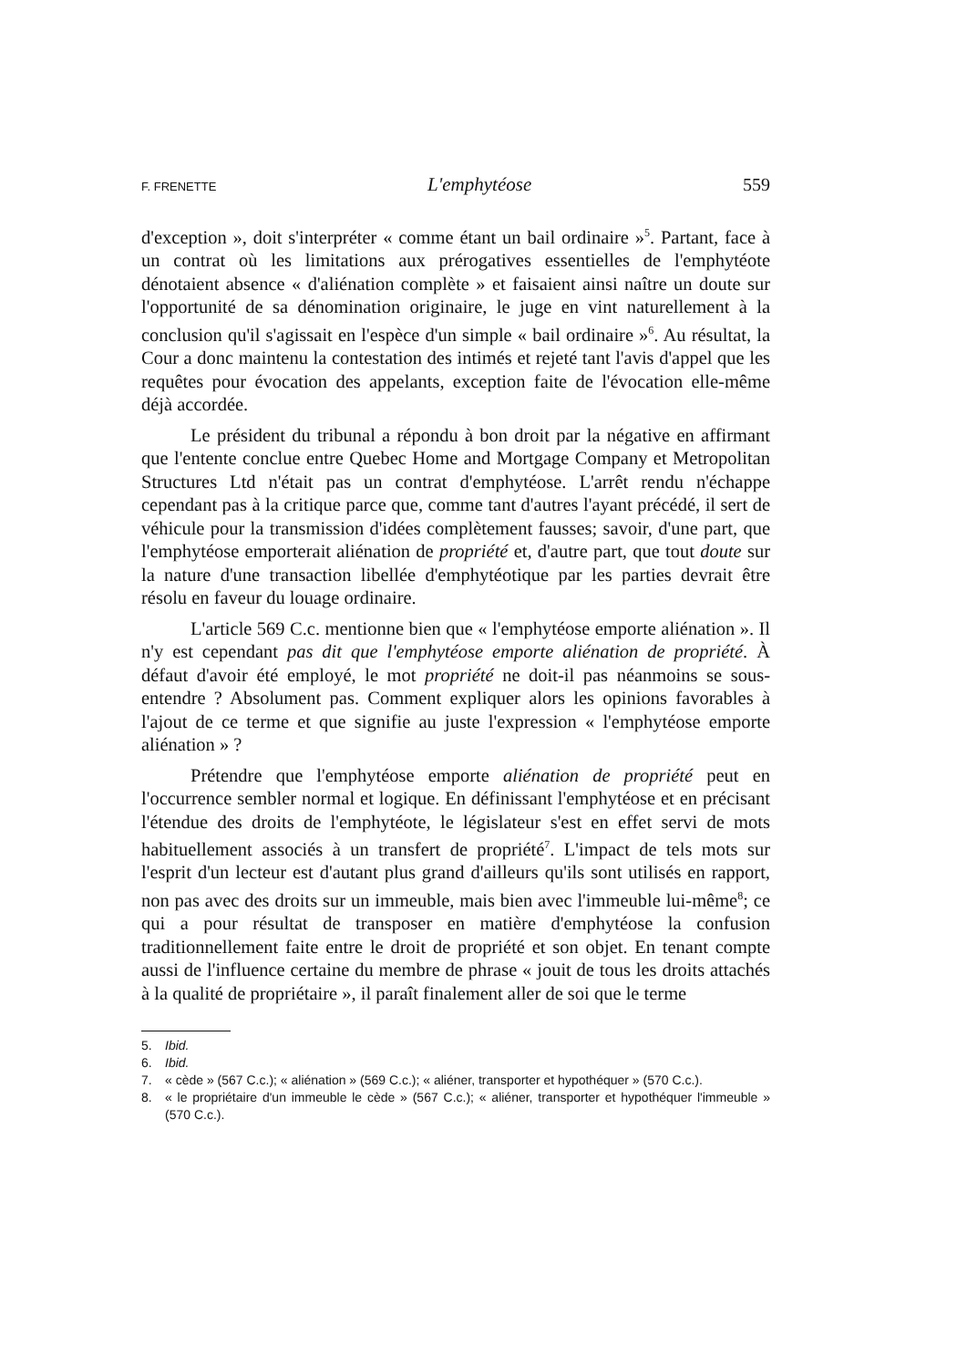F. FRENETTE L'emphytéose 559
d'exception », doit s'interpréter « comme étant un bail ordinaire »<sup>5</sup>. Partant, face à un contrat où les limitations aux prérogatives essentielles de l'emphytéote dénotaient absence « d'aliénation complète » et faisaient ainsi naître un doute sur l'opportunité de sa dénomination originaire, le juge en vint naturellement à la conclusion qu'il s'agissait en l'espèce d'un simple « bail ordinaire »<sup>6</sup>. Au résultat, la Cour a donc maintenu la contestation des intimés et rejeté tant l'avis d'appel que les requêtes pour évocation des appelants, exception faite de l'évocation elle-même déjà accordée.
Le président du tribunal a répondu à bon droit par la négative en affirmant que l'entente conclue entre Quebec Home and Mortgage Company et Metropolitan Structures Ltd n'était pas un contrat d'emphytéose. L'arrêt rendu n'échappe cependant pas à la critique parce que, comme tant d'autres l'ayant précédé, il sert de véhicule pour la transmission d'idées complètement fausses; savoir, d'une part, que l'emphytéose emporterait aliénation de propriété et, d'autre part, que tout doute sur la nature d'une transaction libellée d'emphytéotique par les parties devrait être résolu en faveur du louage ordinaire.
L'article 569 C.c. mentionne bien que « l'emphytéose emporte aliénation ». Il n'y est cependant pas dit que l'emphytéose emporte aliénation de propriété. À défaut d'avoir été employé, le mot propriété ne doit-il pas néanmoins se sous-entendre ? Absolument pas. Comment expliquer alors les opinions favorables à l'ajout de ce terme et que signifie au juste l'expression « l'emphytéose emporte aliénation » ?
Prétendre que l'emphytéose emporte aliénation de propriété peut en l'occurrence sembler normal et logique. En définissant l'emphytéose et en précisant l'étendue des droits de l'emphytéote, le législateur s'est en effet servi de mots habituellement associés à un transfert de propriété<sup>7</sup>. L'impact de tels mots sur l'esprit d'un lecteur est d'autant plus grand d'ailleurs qu'ils sont utilisés en rapport, non pas avec des droits sur un immeuble, mais bien avec l'immeuble lui-même<sup>8</sup>; ce qui a pour résultat de transposer en matière d'emphytéose la confusion traditionnellement faite entre le droit de propriété et son objet. En tenant compte aussi de l'influence certaine du membre de phrase « jouit de tous les droits attachés à la qualité de propriétaire », il paraît finalement aller de soi que le terme
5. Ibid.
6. Ibid.
7. « cède » (567 C.c.); « aliénation » (569 C.c.); « aliéner, transporter et hypothéquer » (570 C.c.).
8. « le propriétaire d'un immeuble le cède » (567 C.c.); « aliéner, transporter et hypothéquer l'immeuble » (570 C.c.).